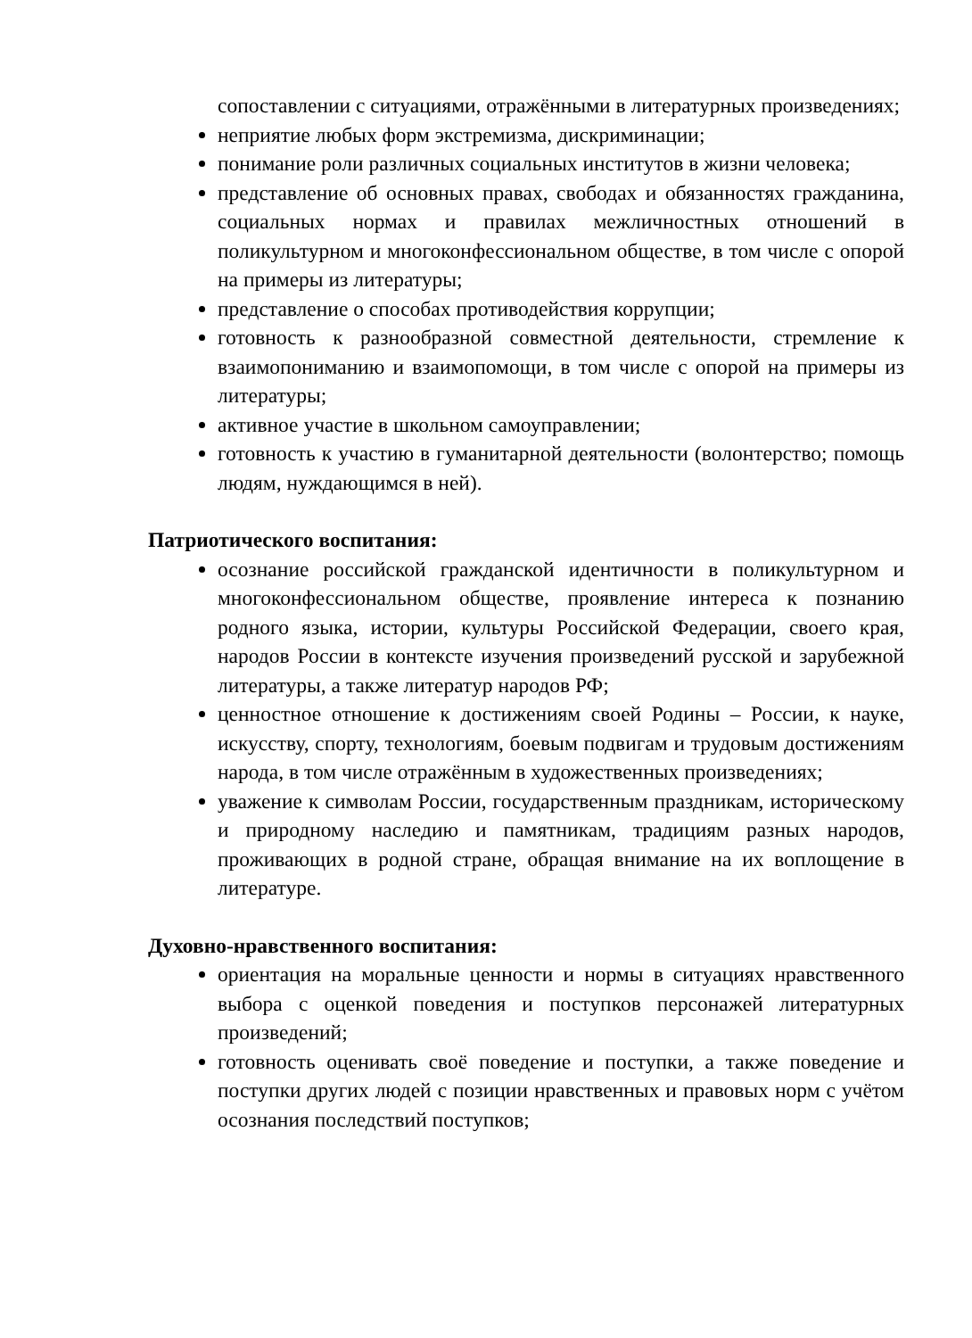сопоставлении с ситуациями, отражёнными в литературных произведениях;
неприятие любых форм экстремизма, дискриминации;
понимание роли различных социальных институтов в жизни человека;
представление об основных правах, свободах и обязанностях гражданина, социальных нормах и правилах межличностных отношений в поликультурном и многоконфессиональном обществе, в том числе с опорой на примеры из литературы;
представление о способах противодействия коррупции;
готовность к разнообразной совместной деятельности, стремление к взаимопониманию и взаимопомощи, в том числе с опорой на примеры из литературы;
активное участие в школьном самоуправлении;
готовность к участию в гуманитарной деятельности (волонтерство; помощь людям, нуждающимся в ней).
Патриотического воспитания:
осознание российской гражданской идентичности в поликультурном и многоконфессиональном обществе, проявление интереса к познанию родного языка, истории, культуры Российской Федерации, своего края, народов России в контексте изучения произведений русской и зарубежной литературы, а также литератур народов РФ;
ценностное отношение к достижениям своей Родины – России, к науке, искусству, спорту, технологиям, боевым подвигам и трудовым достижениям народа, в том числе отражённым в художественных произведениях;
уважение к символам России, государственным праздникам, историческому и природному наследию и памятникам, традициям разных народов, проживающих в родной стране, обращая внимание на их воплощение в литературе.
Духовно-нравственного воспитания:
ориентация на моральные ценности и нормы в ситуациях нравственного выбора с оценкой поведения и поступков персонажей литературных произведений;
готовность оценивать своё поведение и поступки, а также поведение и поступки других людей с позиции нравственных и правовых норм с учётом осознания последствий поступков;